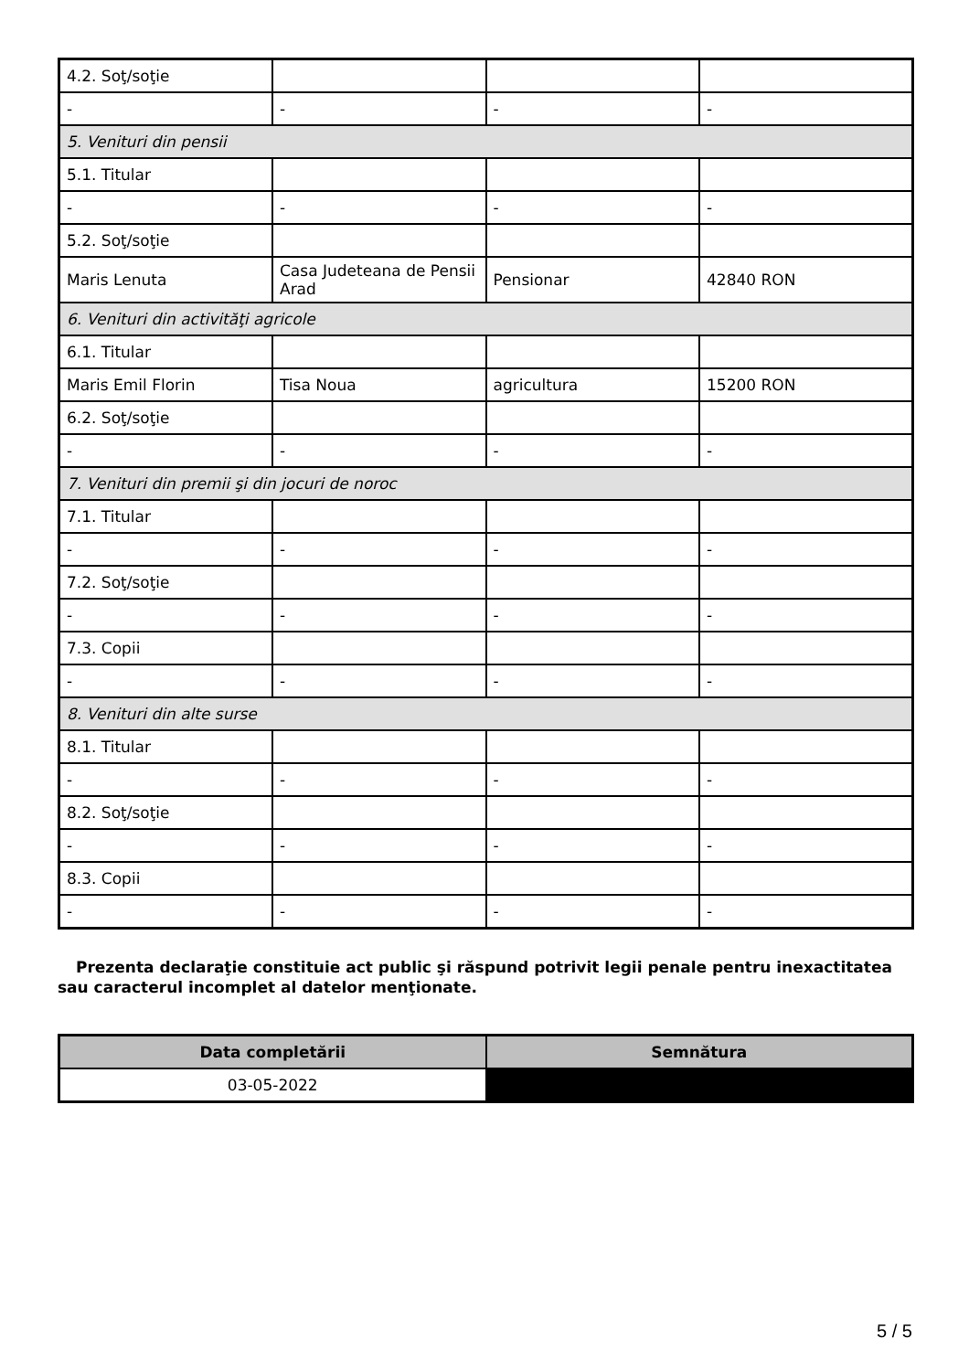| 4.2. Soţ/soţie | | | |
| - | - | - | - |
| 5. Venituri din pensii | | | |
| 5.1. Titular | | | |
| - | - | - | - |
| 5.2. Soţ/soţie | | | |
| Maris Lenuta | Casa Judeteana de Pensii Arad | Pensionar | 42840 RON |
| 6. Venituri din activităţi agricole | | | |
| 6.1. Titular | | | |
| Maris Emil Florin | Tisa Noua | agricultura | 15200 RON |
| 6.2. Soţ/soţie | | | |
| - | - | - | - |
| 7. Venituri din premii şi din jocuri de noroc | | | |
| 7.1. Titular | | | |
| - | - | - | - |
| 7.2. Soţ/soţie | | | |
| - | - | - | - |
| 7.3. Copii | | | |
| - | - | - | - |
| 8. Venituri din alte surse | | | |
| 8.1. Titular | | | |
| - | - | - | - |
| 8.2. Soţ/soţie | | | |
| - | - | - | - |
| 8.3. Copii | | | |
| - | - | - | - |
Prezenta declaraţie constituie act public şi răspund potrivit legii penale pentru inexactitatea sau caracterul incomplet al datelor menţionate.
| Data completării | Semnătura |
| --- | --- |
| 03-05-2022 | |
5 / 5